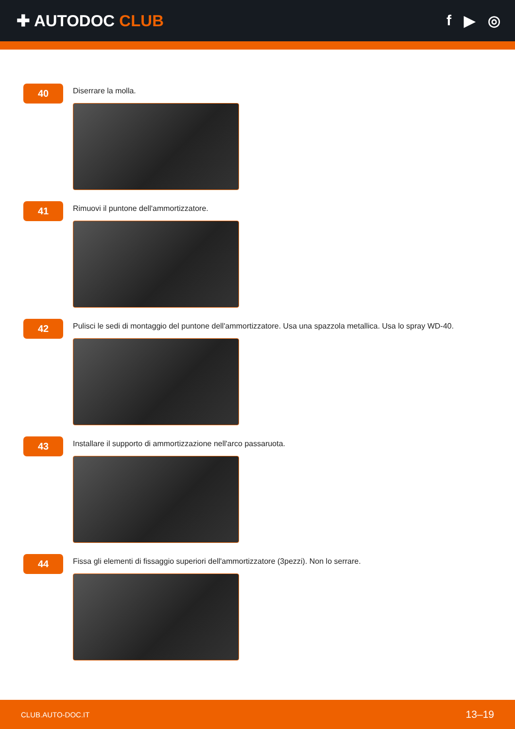✚ AUTODOC CLUB f ▶ ◎
40
Diserrare la molla.
41
Rimuovi il puntone dell'ammortizzatore.
42
Pulisci le sedi di montaggio del puntone dell'ammortizzatore. Usa una spazzola metallica. Usa lo spray WD-40.
43
Installare il supporto di ammortizzazione nell'arco passaruota.
44
Fissa gli elementi di fissaggio superiori dell'ammortizzatore (3pezzi). Non lo serrare.
CLUB.AUTO-DOC.IT 13–19